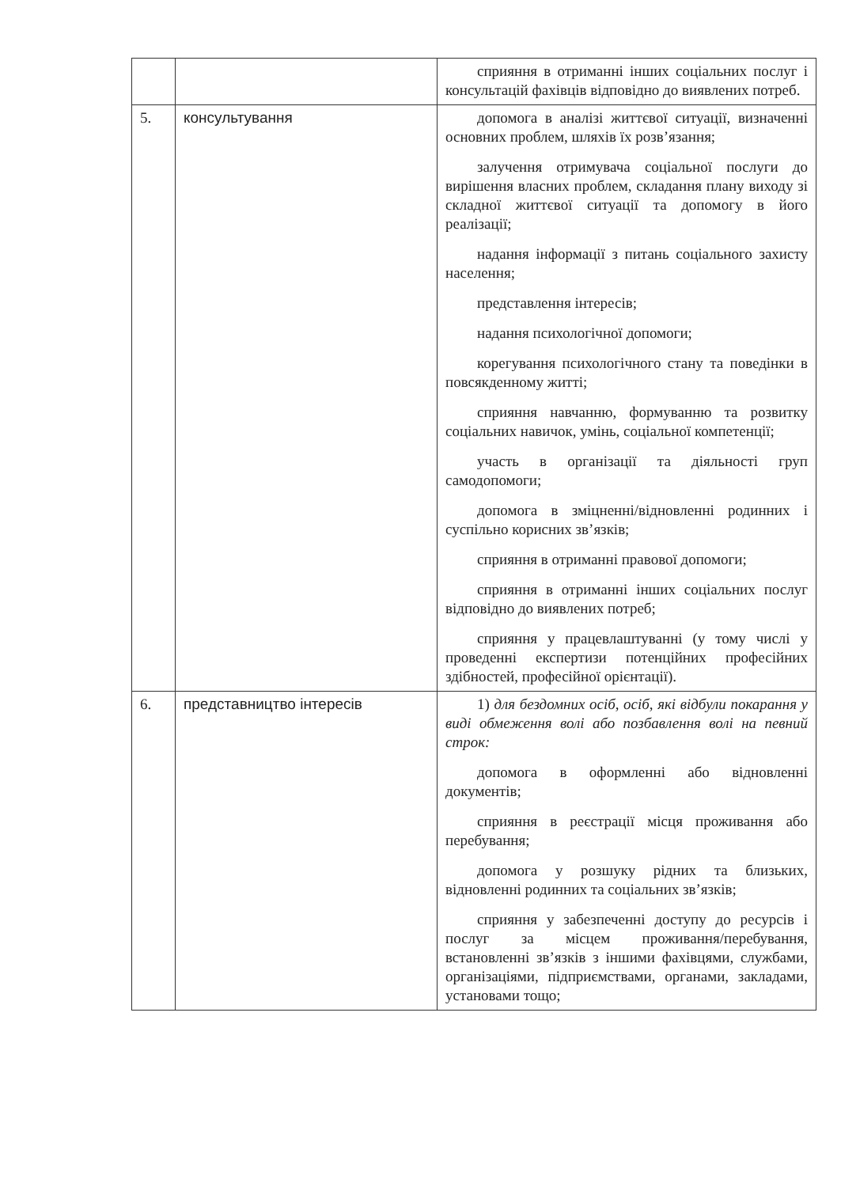| | | сприяння в отриманні інших соціальних послуг і консультацій фахівців відповідно до виявлених потреб. |
| 5. | консультування | допомога в аналізі життєвої ситуації, визначенні основних проблем, шляхів їх розв’язання; залучення отримувача соціальної послуги до вирішення власних проблем, складання плану виходу зі складної життєвої ситуації та допомогу в його реалізації; надання інформації з питань соціального захисту населення; представлення інтересів; надання психологічної допомоги; корегування психологічного стану та поведінки в повсякденному житті; сприяння навчанню, формуванню та розвитку соціальних навичок, умінь, соціальної компетенції; участь в організації та діяльності груп самодопомоги; допомога в зміцненні/відновленні родинних і суспільно корисних зв’язків; сприяння в отриманні правової допомоги; сприяння в отриманні інших соціальних послуг відповідно до виявлених потреб; сприяння у працевлаштуванні (у тому числі у проведенні експертизи потенційних професійних здібностей, професійної орієнтації). |
| 6. | представництво інтересів | 1) для бездомних осіб, осіб, які відбули покарання у виді обмеження волі або позбавлення волі на певний строк: допомога в оформленні або відновленні документів; сприяння в реєстрації місця проживання або перебування; допомога у розшуку рідних та близьких, відновленні родинних та соціальних зв’язків; сприяння у забезпеченні доступу до ресурсів і послуг за місцем проживання/перебування, встановленні зв’язків з іншими фахівцями, службами, організаціями, підприємствами, органами, закладами, установами тощо; |